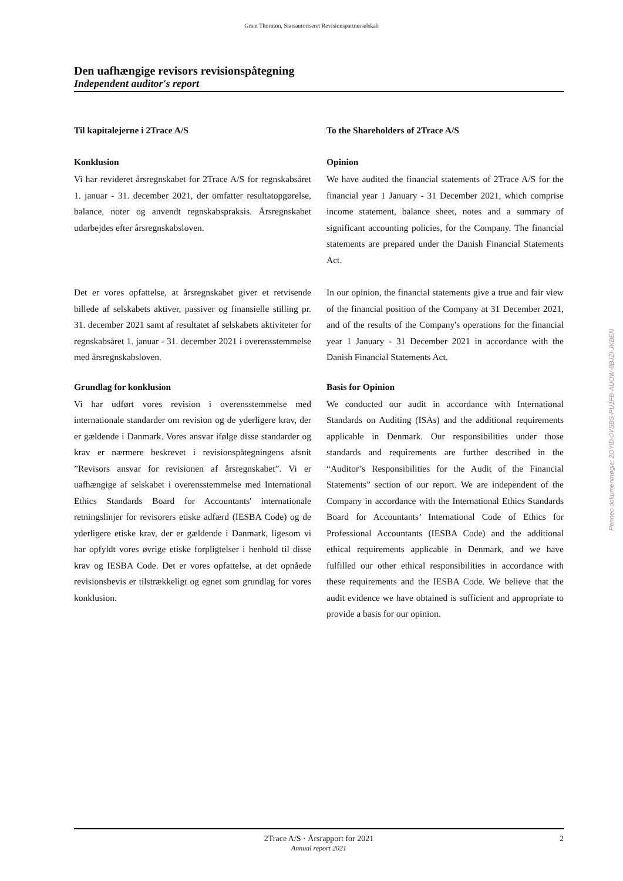Grant Thornton, Statsautoriseret Revisionspartnerselskab
Den uafhængige revisors revisionspåtegning
Independent auditor's report
Til kapitalejerne i 2Trace A/S To the Shareholders of 2Trace A/S
Konklusion
Vi har revideret årsregnskabet for 2Trace A/S for regnskabsåret 1. januar - 31. december 2021, der omfatter resultatopgørelse, balance, noter og anvendt regnskabspraksis. Årsregnskabet udarbejdes efter årsregnskabsloven.
Opinion
We have audited the financial statements of 2Trace A/S for the financial year 1 January - 31 December 2021, which comprise income statement, balance sheet, notes and a summary of significant accounting policies, for the Company. The financial statements are prepared under the Danish Financial Statements Act.
Det er vores opfattelse, at årsregnskabet giver et retvisende billede af selskabets aktiver, passiver og finansielle stilling pr. 31. december 2021 samt af resultatet af selskabets aktiviteter for regnskabsåret 1. januar - 31. december 2021 i overensstemmelse med årsregnskabsloven.
In our opinion, the financial statements give a true and fair view of the financial position of the Company at 31 December 2021, and of the results of the Company's operations for the financial year 1 January - 31 December 2021 in accordance with the Danish Financial Statements Act.
Grundlag for konklusion
Vi har udført vores revision i overensstemmelse med internationale standarder om revision og de yderligere krav, der er gældende i Danmark. Vores ansvar ifølge disse standarder og krav er nærmere beskrevet i revisionspåtegningens afsnit ”Revisors ansvar for revisionen af årsregnskabet”. Vi er uafhængige af selskabet i overensstemmelse med International Ethics Standards Board for Accountants' internationale retningslinjer for revisorers etiske adfærd (IESBA Code) og de yderligere etiske krav, der er gældende i Danmark, ligesom vi har opfyldt vores øvrige etiske forpligtelser i henhold til disse krav og IESBA Code. Det er vores opfattelse, at det opnåede revisionsbevis er tilstrækkeligt og egnet som grundlag for vores konklusion.
Basis for Opinion
We conducted our audit in accordance with International Standards on Auditing (ISAs) and the additional requirements applicable in Denmark. Our responsibilities under those standards and requirements are further described in the “Auditor’s Responsibilities for the Audit of the Financial Statements” section of our report. We are independent of the Company in accordance with the International Ethics Standards Board for Accountants’ International Code of Ethics for Professional Accountants (IESBA Code) and the additional ethical requirements applicable in Denmark, and we have fulfilled our other ethical responsibilities in accordance with these requirements and the IESBA Code. We believe that the audit evidence we have obtained is sufficient and appropriate to provide a basis for our opinion.
Penneo dokumentnøgle: 2OYID-0YSBS-PU1FB-AUOW-8BJZI-JKBEN
2Trace A/S · Årsrapport for 2021
Annual report 2021
2